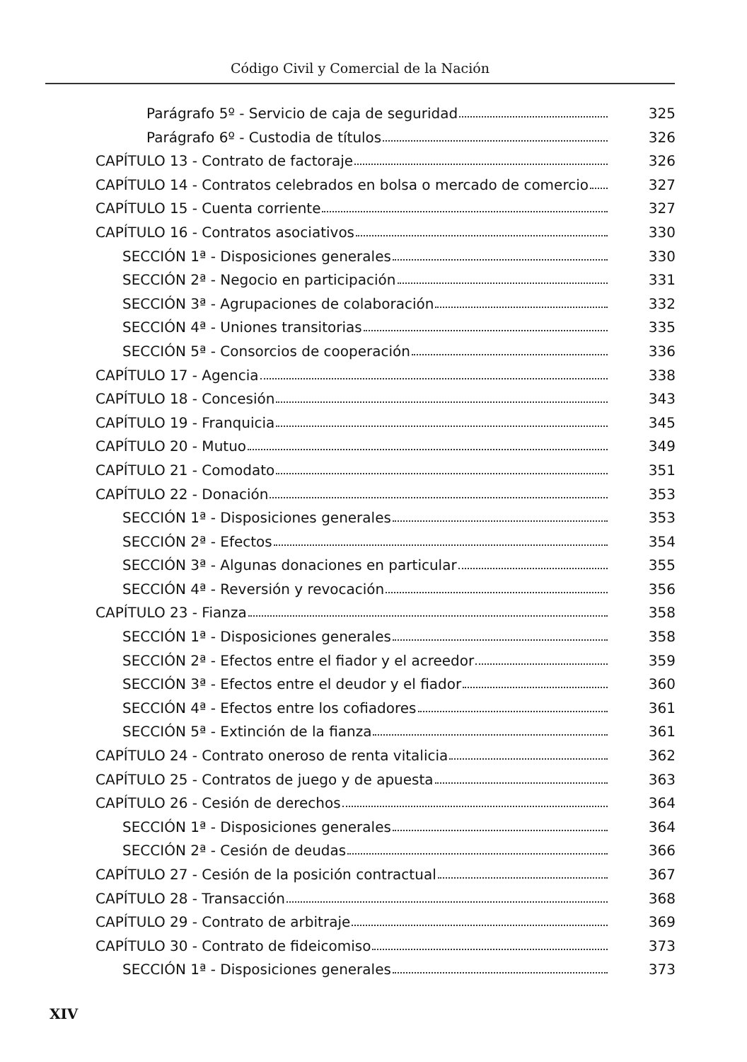Código Civil y Comercial de la Nación
Parágrafo 5º - Servicio de caja de seguridad
325
Parágrafo 6º - Custodia de títulos
326
CAPÍTULO 13 - Contrato de factoraje
326
CAPÍTULO 14 - Contratos celebrados en bolsa o mercado de comercio
327
CAPÍTULO 15 - Cuenta corriente 327
CAPÍTULO 16 - Contratos asociativos
330
SECCIÓN 1ª - Disposiciones generales
330
SECCIÓN 2ª - Negocio en participación
331
SECCIÓN 3ª - Agrupaciones de colaboración
332
SECCIÓN 4ª - Uniones transitorias
335
SECCIÓN 5ª - Consorcios de cooperación
336
CAPÍTULO 17 - Agencia 338
CAPÍTULO 18 - Concesión 343
CAPÍTULO 19 - Franquicia 345
CAPÍTULO 20 - Mutuo 349
CAPÍTULO 21 - Comodato 351
CAPÍTULO 22 - Donación 353
SECCIÓN 1ª - Disposiciones generales
353
SECCIÓN 2ª - Efectos 354
SECCIÓN 3ª - Algunas donaciones en particular
355
SECCIÓN 4ª - Reversión y revocación
356
CAPÍTULO 23 - Fianza 358
SECCIÓN 1ª - Disposiciones generales
358
SECCIÓN 2ª - Efectos entre el fiador y el acreedor
359
SECCIÓN 3ª - Efectos entre el deudor y el fiador
360
SECCIÓN 4ª - Efectos entre los cofiadores
361
SECCIÓN 5ª - Extinción de la fianza
361
CAPÍTULO 24 - Contrato oneroso de renta vitalicia
362
CAPÍTULO 25 - Contratos de juego y de apuesta
363
CAPÍTULO 26 - Cesión de derechos
364
SECCIÓN 1ª - Disposiciones generales
364
SECCIÓN 2ª - Cesión de deudas 366
CAPÍTULO 27 - Cesión de la posición contractual
367
CAPÍTULO 28 - Transacción 368
CAPÍTULO 29 - Contrato de arbitraje
369
CAPÍTULO 30 - Contrato de fideicomiso
373
SECCIÓN 1ª - Disposiciones generales
373
XIV